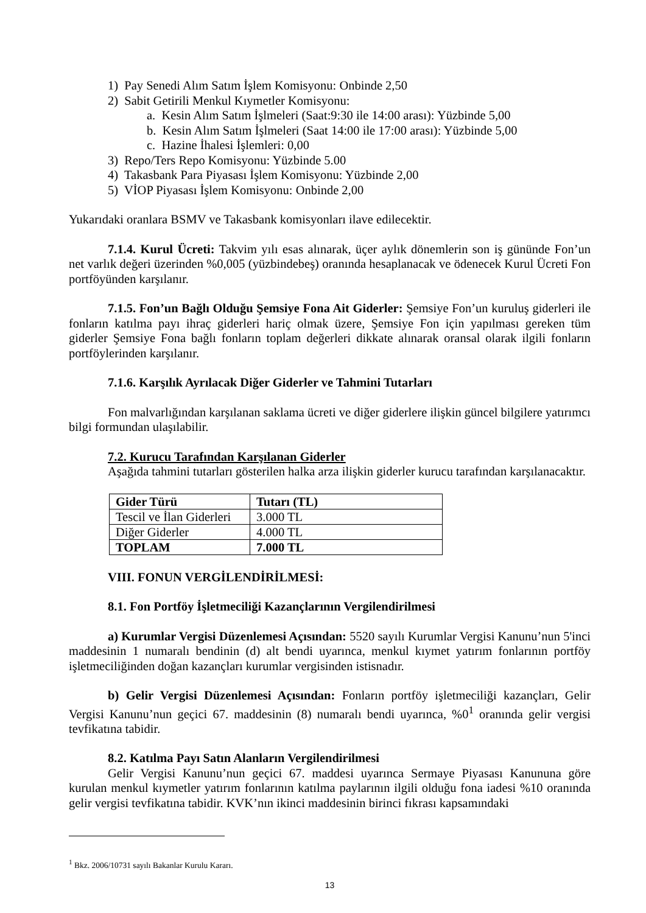1) Pay Senedi Alım Satım İşlem Komisyonu: Onbinde 2,50
2) Sabit Getirili Menkul Kıymetler Komisyonu:
a. Kesin Alım Satım İşlmeleri (Saat:9:30 ile 14:00 arası): Yüzbinde 5,00
b. Kesin Alım Satım İşlmeleri (Saat 14:00 ile 17:00 arası): Yüzbinde 5,00
c. Hazine İhalesi İşlemleri: 0,00
3) Repo/Ters Repo Komisyonu: Yüzbinde 5.00
4) Takasbank Para Piyasası İşlem Komisyonu: Yüzbinde 2,00
5) VİOP Piyasası İşlem Komisyonu: Onbinde 2,00
Yukarıdaki oranlara BSMV ve Takasbank komisyonları ilave edilecektir.
7.1.4. Kurul Ücreti: Takvim yılı esas alınarak, üçer aylık dönemlerin son iş gününde Fon’un net varlık değeri üzerinden %0,005 (yüzbindebeş) oranında hesaplanacak ve ödenecek Kurul Ücreti Fon portföyünden karşılanır.
7.1.5. Fon’un Bağlı Olduğu Şemsiye Fona Ait Giderler: Şemsiye Fon’un kuruluş giderleri ile fonların katılma payı ihraç giderleri hariç olmak üzere, Şemsiye Fon için yapılması gereken tüm giderler Şemsiye Fona bağlı fonların toplam değerleri dikkate alınarak oransal olarak ilgili fonların portföylerinden karşılanır.
7.1.6. Karşılık Ayrılacak Diğer Giderler ve Tahmini Tutarları
Fon malvarlığından karşılanan saklama ücreti ve diğer giderlere ilişkin güncel bilgilere yatırımcı bilgi formundan ulaşılabilir.
7.2. Kurucu Tarafından Karşılanan Giderler
Aşağıda tahmini tutarları gösterilen halka arza ilişkin giderler kurucu tarafından karşılanacaktır.
| Gider Türü | Tutarı (TL) |
| Tescil ve İlan Giderleri | 3.000 TL |
| Diğer Giderler | 4.000 TL |
| TOPLAM | 7.000 TL |
VIII. FONUN VERGİLENDİRİLMESİ:
8.1. Fon Portföy İşletmeciliği Kazançlarının Vergilendirilmesi
a) Kurumlar Vergisi Düzenlemesi Açısından: 5520 sayılı Kurumlar Vergisi Kanunu’nun 5'inci maddesinin 1 numaralı bendinin (d) alt bendi uyarınca, menkul kıymet yatırım fonlarının portföy işletmeciliğinden doğan kazançları kurumlar vergisinden istisnadır.
b) Gelir Vergisi Düzenlemesi Açısından: Fonların portföy işletmeciliği kazançları, Gelir Vergisi Kanunu’nun geçici 67. maddesinin (8) numaralı bendi uyarınca, %0<sup>1</sup> oranında gelir vergisi tevfikatına tabidir.
8.2. Katılma Payı Satın Alanların Vergilendirilmesi
Gelir Vergisi Kanunu’nun geçici 67. maddesi uyarınca Sermaye Piyasası Kanununa göre kurulan menkul kıymetler yatırım fonlarının katılma paylarının ilgili olduğu fona iadesi %10 oranında gelir vergisi tevfikatına tabidir. KVK’nın ikinci maddesinin birinci fıkrası kapsamındaki
<sup>1</sup> Bkz. 2006/10731 sayılı Bakanlar Kurulu Kararı.
13